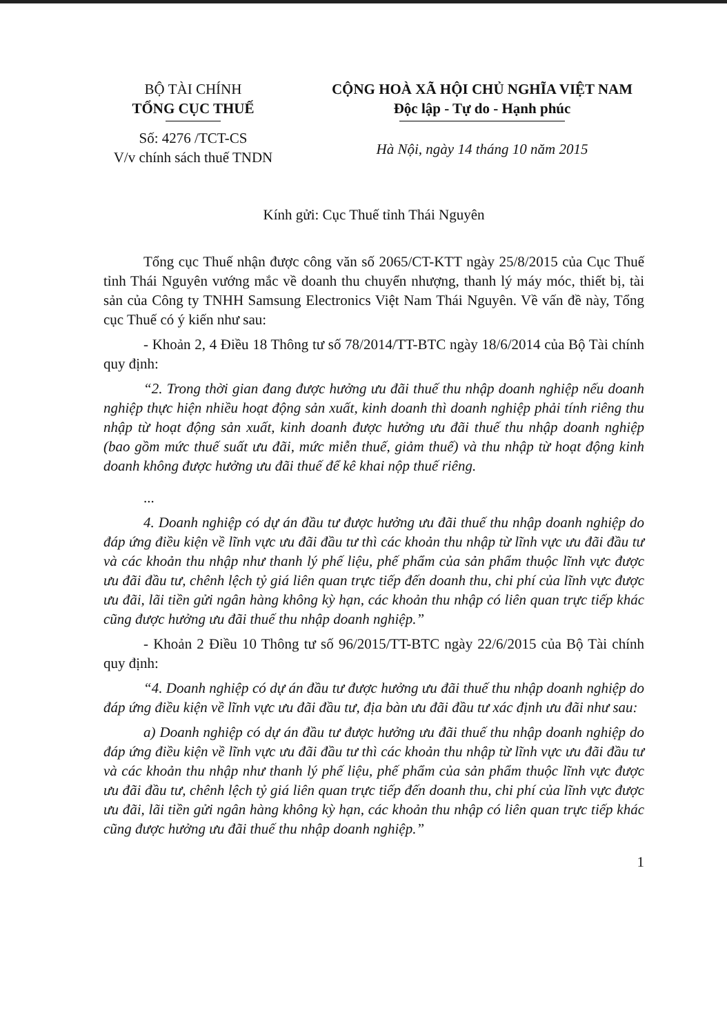BỘ TÀI CHÍNH
TỔNG CỤC THUẾ
Số: 4276 /TCT-CS
V/v chính sách thuế TNDN
CỘNG HOÀ XÃ HỘI CHỦ NGHĨA VIỆT NAM
Độc lập - Tự do - Hạnh phúc
Hà Nội, ngày 14 tháng 10 năm 2015
Kính gửi: Cục Thuế tỉnh Thái Nguyên
Tổng cục Thuế nhận được công văn số 2065/CT-KTT ngày 25/8/2015 của Cục Thuế tỉnh Thái Nguyên vướng mắc về doanh thu chuyển nhượng, thanh lý máy móc, thiết bị, tài sản của Công ty TNHH Samsung Electronics Việt Nam Thái Nguyên. Về vấn đề này, Tổng cục Thuế có ý kiến như sau:
- Khoản 2, 4 Điều 18 Thông tư số 78/2014/TT-BTC ngày 18/6/2014 của Bộ Tài chính quy định:
“2. Trong thời gian đang được hưởng ưu đãi thuế thu nhập doanh nghiệp nếu doanh nghiệp thực hiện nhiều hoạt động sản xuất, kinh doanh thì doanh nghiệp phải tính riêng thu nhập từ hoạt động sản xuất, kinh doanh được hưởng ưu đãi thuế thu nhập doanh nghiệp (bao gồm mức thuế suất ưu đãi, mức miễn thuế, giảm thuế) và thu nhập từ hoạt động kinh doanh không được hưởng ưu đãi thuế để kê khai nộp thuế riêng.
...
4. Doanh nghiệp có dự án đầu tư được hưởng ưu đãi thuế thu nhập doanh nghiệp do đáp ứng điều kiện về lĩnh vực ưu đãi đầu tư thì các khoản thu nhập từ lĩnh vực ưu đãi đầu tư và các khoản thu nhập như thanh lý phế liệu, phế phẩm của sản phẩm thuộc lĩnh vực được ưu đãi đầu tư, chênh lệch tỷ giá liên quan trực tiếp đến doanh thu, chi phí của lĩnh vực được ưu đãi, lãi tiền gửi ngân hàng không kỳ hạn, các khoản thu nhập có liên quan trực tiếp khác cũng được hưởng ưu đãi thuế thu nhập doanh nghiệp.”
- Khoản 2 Điều 10 Thông tư số 96/2015/TT-BTC ngày 22/6/2015 của Bộ Tài chính quy định:
“4. Doanh nghiệp có dự án đầu tư được hưởng ưu đãi thuế thu nhập doanh nghiệp do đáp ứng điều kiện về lĩnh vực ưu đãi đầu tư, địa bàn ưu đãi đầu tư xác định ưu đãi như sau:
a) Doanh nghiệp có dự án đầu tư được hưởng ưu đãi thuế thu nhập doanh nghiệp do đáp ứng điều kiện về lĩnh vực ưu đãi đầu tư thì các khoản thu nhập từ lĩnh vực ưu đãi đầu tư và các khoản thu nhập như thanh lý phế liệu, phế phẩm của sản phẩm thuộc lĩnh vực được ưu đãi đầu tư, chênh lệch tỷ giá liên quan trực tiếp đến doanh thu, chi phí của lĩnh vực được ưu đãi, lãi tiền gửi ngân hàng không kỳ hạn, các khoản thu nhập có liên quan trực tiếp khác cũng được hưởng ưu đãi thuế thu nhập doanh nghiệp.”
1